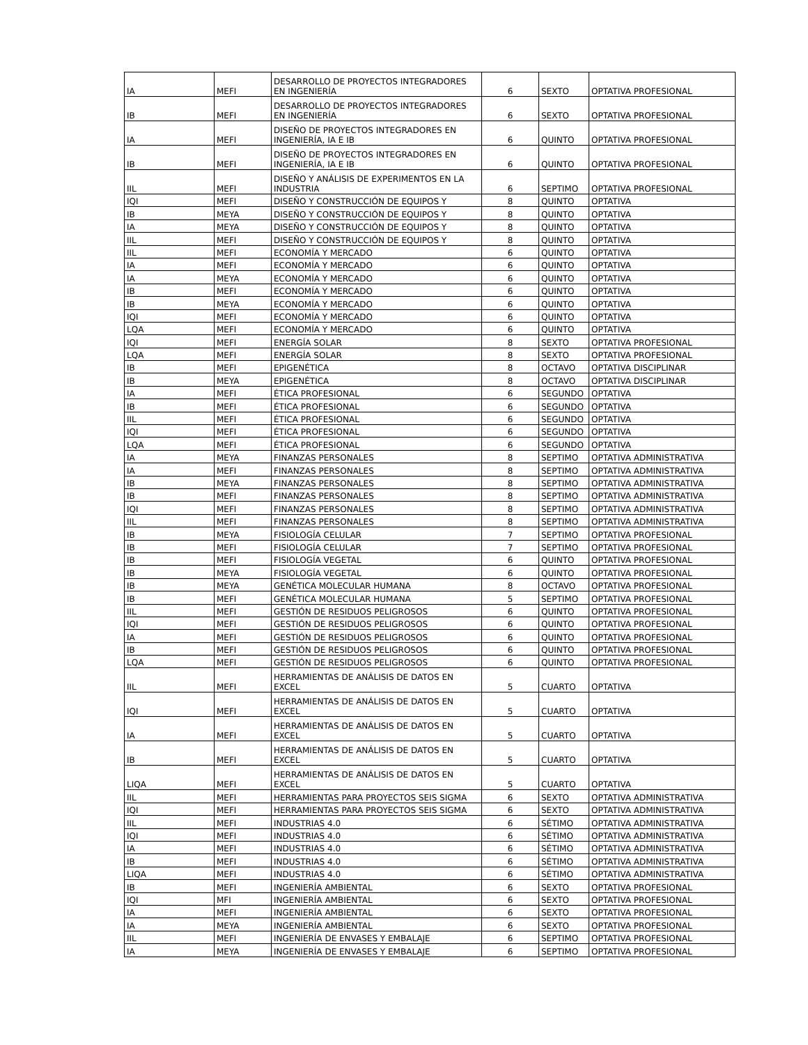| IA | MEFI | DESARROLLO DE PROYECTOS INTEGRADORES EN INGENIERÍA | 6 | SEXTO | OPTATIVA PROFESIONAL |
| IB | MEFI | DESARROLLO DE PROYECTOS INTEGRADORES EN INGENIERÍA | 6 | SEXTO | OPTATIVA PROFESIONAL |
| IA | MEFI | DISEÑO DE PROYECTOS INTEGRADORES EN INGENIERÍA, IA E IB | 6 | QUINTO | OPTATIVA PROFESIONAL |
| IB | MEFI | DISEÑO DE PROYECTOS INTEGRADORES EN INGENIERÍA, IA E IB | 6 | QUINTO | OPTATIVA PROFESIONAL |
| IIL | MEFI | DISEÑO Y ANÁLISIS DE EXPERIMENTOS EN LA INDUSTRIA | 6 | SEPTIMO | OPTATIVA PROFESIONAL |
| IQI | MEFI | DISEÑO Y CONSTRUCCIÓN DE EQUIPOS Y | 8 | QUINTO | OPTATIVA |
| IB | MEYA | DISEÑO Y CONSTRUCCIÓN DE EQUIPOS Y | 8 | QUINTO | OPTATIVA |
| IA | MEYA | DISEÑO Y CONSTRUCCIÓN DE EQUIPOS Y | 8 | QUINTO | OPTATIVA |
| IIL | MEFI | DISEÑO Y CONSTRUCCIÓN DE EQUIPOS Y | 8 | QUINTO | OPTATIVA |
| IIL | MEFI | ECONOMÍA Y MERCADO | 6 | QUINTO | OPTATIVA |
| IA | MEFI | ECONOMÍA Y MERCADO | 6 | QUINTO | OPTATIVA |
| IA | MEYA | ECONOMÍA Y MERCADO | 6 | QUINTO | OPTATIVA |
| IB | MEFI | ECONOMÍA Y MERCADO | 6 | QUINTO | OPTATIVA |
| IB | MEYA | ECONOMÍA Y MERCADO | 6 | QUINTO | OPTATIVA |
| IQI | MEFI | ECONOMÍA Y MERCADO | 6 | QUINTO | OPTATIVA |
| LQA | MEFI | ECONOMÍA Y MERCADO | 6 | QUINTO | OPTATIVA |
| IQI | MEFI | ENERGÍA SOLAR | 8 | SEXTO | OPTATIVA PROFESIONAL |
| LQA | MEFI | ENERGÍA SOLAR | 8 | SEXTO | OPTATIVA PROFESIONAL |
| IB | MEFI | EPIGENÉTICA | 8 | OCTAVO | OPTATIVA DISCIPLINAR |
| IB | MEYA | EPIGENÉTICA | 8 | OCTAVO | OPTATIVA DISCIPLINAR |
| IA | MEFI | ÉTICA PROFESIONAL | 6 | SEGUNDO | OPTATIVA |
| IB | MEFI | ÉTICA PROFESIONAL | 6 | SEGUNDO | OPTATIVA |
| IIL | MEFI | ÉTICA PROFESIONAL | 6 | SEGUNDO | OPTATIVA |
| IQI | MEFI | ÉTICA PROFESIONAL | 6 | SEGUNDO | OPTATIVA |
| LQA | MEFI | ÉTICA PROFESIONAL | 6 | SEGUNDO | OPTATIVA |
| IA | MEYA | FINANZAS PERSONALES | 8 | SEPTIMO | OPTATIVA ADMINISTRATIVA |
| IA | MEFI | FINANZAS PERSONALES | 8 | SEPTIMO | OPTATIVA ADMINISTRATIVA |
| IB | MEYA | FINANZAS PERSONALES | 8 | SEPTIMO | OPTATIVA ADMINISTRATIVA |
| IB | MEFI | FINANZAS PERSONALES | 8 | SEPTIMO | OPTATIVA ADMINISTRATIVA |
| IQI | MEFI | FINANZAS PERSONALES | 8 | SEPTIMO | OPTATIVA ADMINISTRATIVA |
| IIL | MEFI | FINANZAS PERSONALES | 8 | SEPTIMO | OPTATIVA ADMINISTRATIVA |
| IB | MEYA | FISIOLOGÍA CELULAR | 7 | SEPTIMO | OPTATIVA PROFESIONAL |
| IB | MEFI | FISIOLOGÍA CELULAR | 7 | SEPTIMO | OPTATIVA PROFESIONAL |
| IB | MEFI | FISIOLOGÍA VEGETAL | 6 | QUINTO | OPTATIVA PROFESIONAL |
| IB | MEYA | FISIOLOGÍA VEGETAL | 6 | QUINTO | OPTATIVA PROFESIONAL |
| IB | MEYA | GENÉTICA MOLECULAR HUMANA | 8 | OCTAVO | OPTATIVA PROFESIONAL |
| IB | MEFI | GENÉTICA MOLECULAR HUMANA | 5 | SEPTIMO | OPTATIVA PROFESIONAL |
| IIL | MEFI | GESTIÓN DE RESIDUOS PELIGROSOS | 6 | QUINTO | OPTATIVA PROFESIONAL |
| IQI | MEFI | GESTIÓN DE RESIDUOS PELIGROSOS | 6 | QUINTO | OPTATIVA PROFESIONAL |
| IA | MEFI | GESTIÓN DE RESIDUOS PELIGROSOS | 6 | QUINTO | OPTATIVA PROFESIONAL |
| IB | MEFI | GESTIÓN DE RESIDUOS PELIGROSOS | 6 | QUINTO | OPTATIVA PROFESIONAL |
| LQA | MEFI | GESTIÓN DE RESIDUOS PELIGROSOS | 6 | QUINTO | OPTATIVA PROFESIONAL |
| IIL | MEFI | HERRAMIENTAS DE ANÁLISIS DE DATOS EN EXCEL | 5 | CUARTO | OPTATIVA |
| IQI | MEFI | HERRAMIENTAS DE ANÁLISIS DE DATOS EN EXCEL | 5 | CUARTO | OPTATIVA |
| IA | MEFI | HERRAMIENTAS DE ANÁLISIS DE DATOS EN EXCEL | 5 | CUARTO | OPTATIVA |
| IB | MEFI | HERRAMIENTAS DE ANÁLISIS DE DATOS EN EXCEL | 5 | CUARTO | OPTATIVA |
| LIQA | MEFI | HERRAMIENTAS DE ANÁLISIS DE DATOS EN EXCEL | 5 | CUARTO | OPTATIVA |
| IIL | MEFI | HERRAMIENTAS PARA PROYECTOS SEIS SIGMA | 6 | SEXTO | OPTATIVA ADMINISTRATIVA |
| IQI | MEFI | HERRAMIENTAS PARA PROYECTOS SEIS SIGMA | 6 | SEXTO | OPTATIVA ADMINISTRATIVA |
| IIL | MEFI | INDUSTRIAS 4.0 | 6 | SÉTIMO | OPTATIVA ADMINISTRATIVA |
| IQI | MEFI | INDUSTRIAS 4.0 | 6 | SÉTIMO | OPTATIVA ADMINISTRATIVA |
| IA | MEFI | INDUSTRIAS 4.0 | 6 | SÉTIMO | OPTATIVA ADMINISTRATIVA |
| IB | MEFI | INDUSTRIAS 4.0 | 6 | SÉTIMO | OPTATIVA ADMINISTRATIVA |
| LIQA | MEFI | INDUSTRIAS 4.0 | 6 | SÉTIMO | OPTATIVA ADMINISTRATIVA |
| IB | MEFI | INGENIERÍA AMBIENTAL | 6 | SEXTO | OPTATIVA PROFESIONAL |
| IQI | MFI | INGENIERÍA AMBIENTAL | 6 | SEXTO | OPTATIVA PROFESIONAL |
| IA | MEFI | INGENIERÍA AMBIENTAL | 6 | SEXTO | OPTATIVA PROFESIONAL |
| IA | MEYA | INGENIERÍA AMBIENTAL | 6 | SEXTO | OPTATIVA PROFESIONAL |
| IIL | MEFI | INGENIERÍA DE ENVASES Y EMBALAJE | 6 | SEPTIMO | OPTATIVA PROFESIONAL |
| IA | MEYA | INGENIERÍA DE ENVASES Y EMBALAJE | 6 | SEPTIMO | OPTATIVA PROFESIONAL |